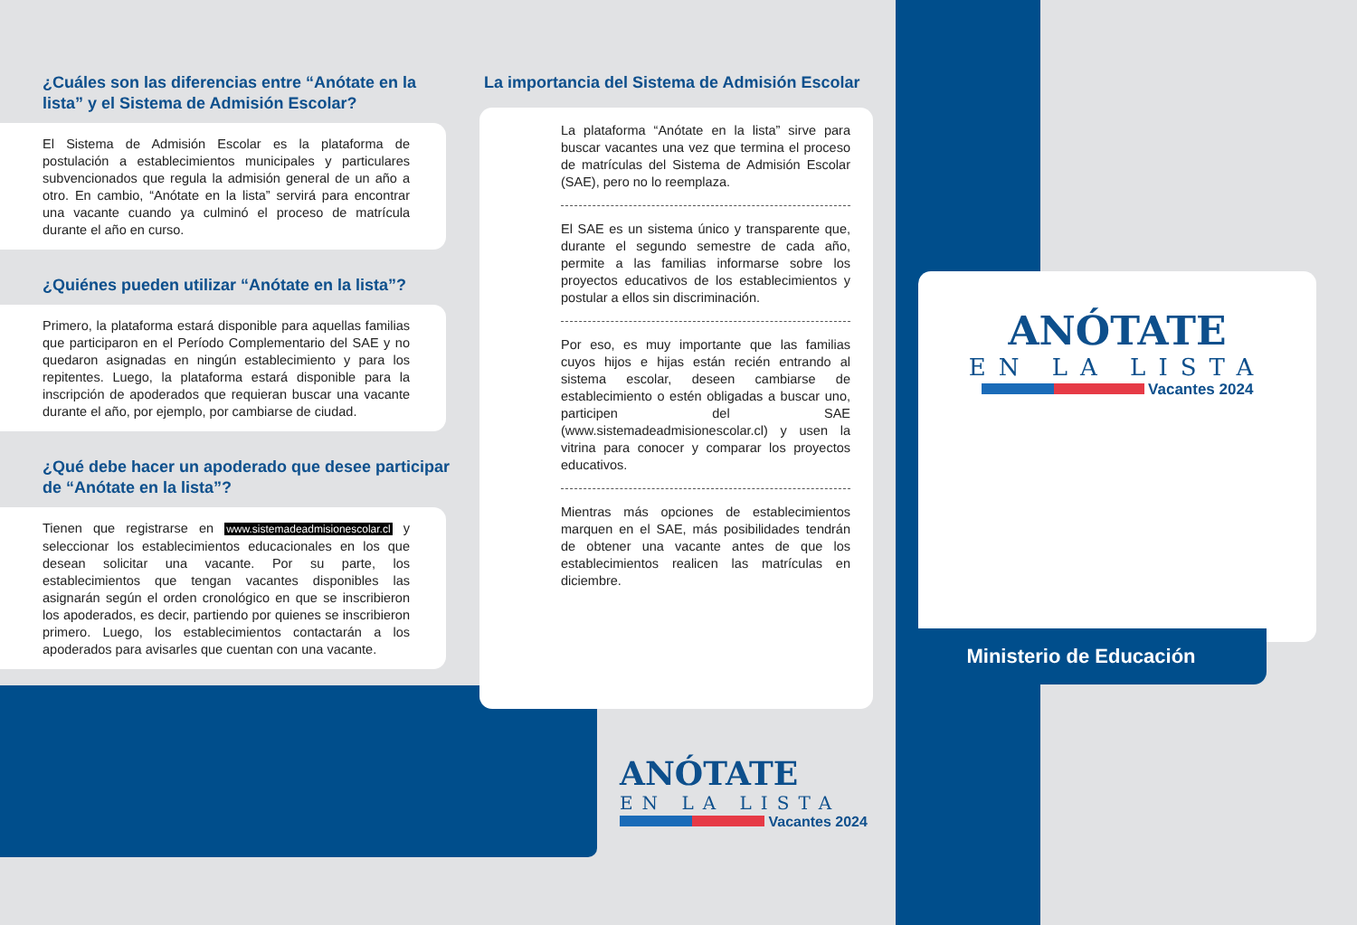¿Cuáles son las diferencias entre “Anótate en la lista” y el Sistema de Admisión Escolar?
El Sistema de Admisión Escolar es la plataforma de postulación a establecimientos municipales y particulares subvencionados que regula la admisión general de un año a otro. En cambio, “Anótate en la lista” servirá para encontrar una vacante cuando ya culminó el proceso de matrícula durante el año en curso.
¿Quiénes pueden utilizar “Anótate en la lista”?
Primero, la plataforma estará disponible para aquellas familias que participaron en el Período Complementario del SAE y no quedaron asignadas en ningún establecimiento y para los repitentes. Luego, la plataforma estará disponible para la inscripción de apoderados que requieran buscar una vacante durante el año, por ejemplo, por cambiarse de ciudad.
¿Qué debe hacer un apoderado que desee participar de “Anótate en la lista”?
Tienen que registrarse en www.sistemadeadmisionescolar.cl y seleccionar los establecimientos educacionales en los que desean solicitar una vacante. Por su parte, los establecimientos que tengan vacantes disponibles las asignarán según el orden cronológico en que se inscribieron los apoderados, es decir, partiendo por quienes se inscribieron primero. Luego, los establecimientos contactarán a los apoderados para avisarles que cuentan con una vacante.
La importancia del Sistema de Admisión Escolar
La plataforma “Anótate en la lista” sirve para buscar vacantes una vez que termina el proceso de matrículas del Sistema de Admisión Escolar (SAE), pero no lo reemplaza.
El SAE es un sistema único y transparente que, durante el segundo semestre de cada año, permite a las familias informarse sobre los proyectos educativos de los establecimientos y postular a ellos sin discriminación.
Por eso, es muy importante que las familias cuyos hijos e hijas están recién entrando al sistema escolar, deseen cambiarse de establecimiento o estén obligadas a buscar uno, participen del SAE (www.sistemadeadmisionescolar.cl) y usen la vitrina para conocer y comparar los proyectos educativos.
Mientras más opciones de establecimientos marquen en el SAE, más posibilidades tendrán de obtener una vacante antes de que los establecimientos realicen las matrículas en diciembre.
ANÓTATE
EN LA LISTA
Vacantes 2024
ANÓTATE
EN LA LISTA
Vacantes 2024
Ministerio de Educación